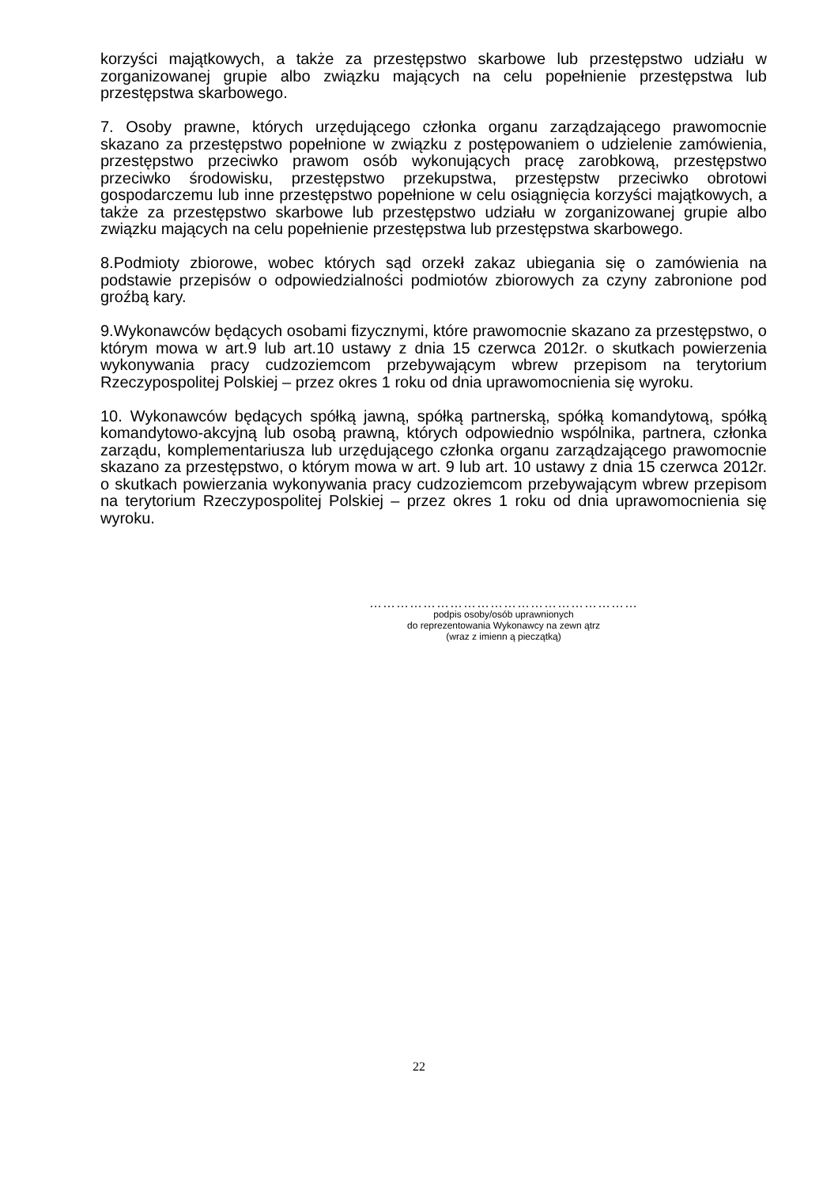korzyści majątkowych, a także za przestępstwo skarbowe lub przestępstwo udziału w zorganizowanej grupie albo związku mających na celu popełnienie przestępstwa lub przestępstwa skarbowego.
7. Osoby prawne, których urzędującego członka organu zarządzającego prawomocnie skazano za przestępstwo popełnione w związku z postępowaniem o udzielenie zamówienia, przestępstwo przeciwko prawom osób wykonujących pracę zarobkową, przestępstwo przeciwko środowisku, przestępstwo przekupstwa, przestępstw przeciwko obrotowi gospodarczemu lub inne przestępstwo popełnione w celu osiągnięcia korzyści majątkowych, a także za przestępstwo skarbowe lub przestępstwo udziału w zorganizowanej grupie albo związku mających na celu popełnienie przestępstwa lub przestępstwa skarbowego.
8.Podmioty zbiorowe, wobec których sąd orzekł zakaz ubiegania się o zamówienia na podstawie przepisów o odpowiedzialności podmiotów zbiorowych za czyny zabronione pod groźbą kary.
9.Wykonawców będących osobami fizycznymi, które prawomocnie skazano za przestępstwo, o którym mowa w art.9 lub art.10 ustawy z dnia 15 czerwca 2012r. o skutkach powierzenia wykonywania pracy cudzoziemcom przebywającym wbrew przepisom na terytorium Rzeczypospolitej Polskiej – przez okres 1 roku od dnia uprawomocnienia się wyroku.
10. Wykonawców będących spółką jawną, spółką partnerską, spółką komandytową, spółką komandytowo-akcyjną lub osobą prawną, których odpowiednio wspólnika, partnera, członka zarządu, komplementariusza lub urzędującego członka organu zarządzającego prawomocnie skazano za przestępstwo, o którym mowa w art. 9 lub art. 10 ustawy z dnia 15 czerwca 2012r. o skutkach powierzania wykonywania pracy cudzoziemcom przebywającym wbrew przepisom na terytorium Rzeczypospolitej Polskiej – przez okres 1 roku od dnia uprawomocnienia się wyroku.
……………………………………………………
podpis osoby/osób uprawnionych
do reprezentowania Wykonawcy na zewn ątrz
(wraz z imienn ą pieczątką)
22